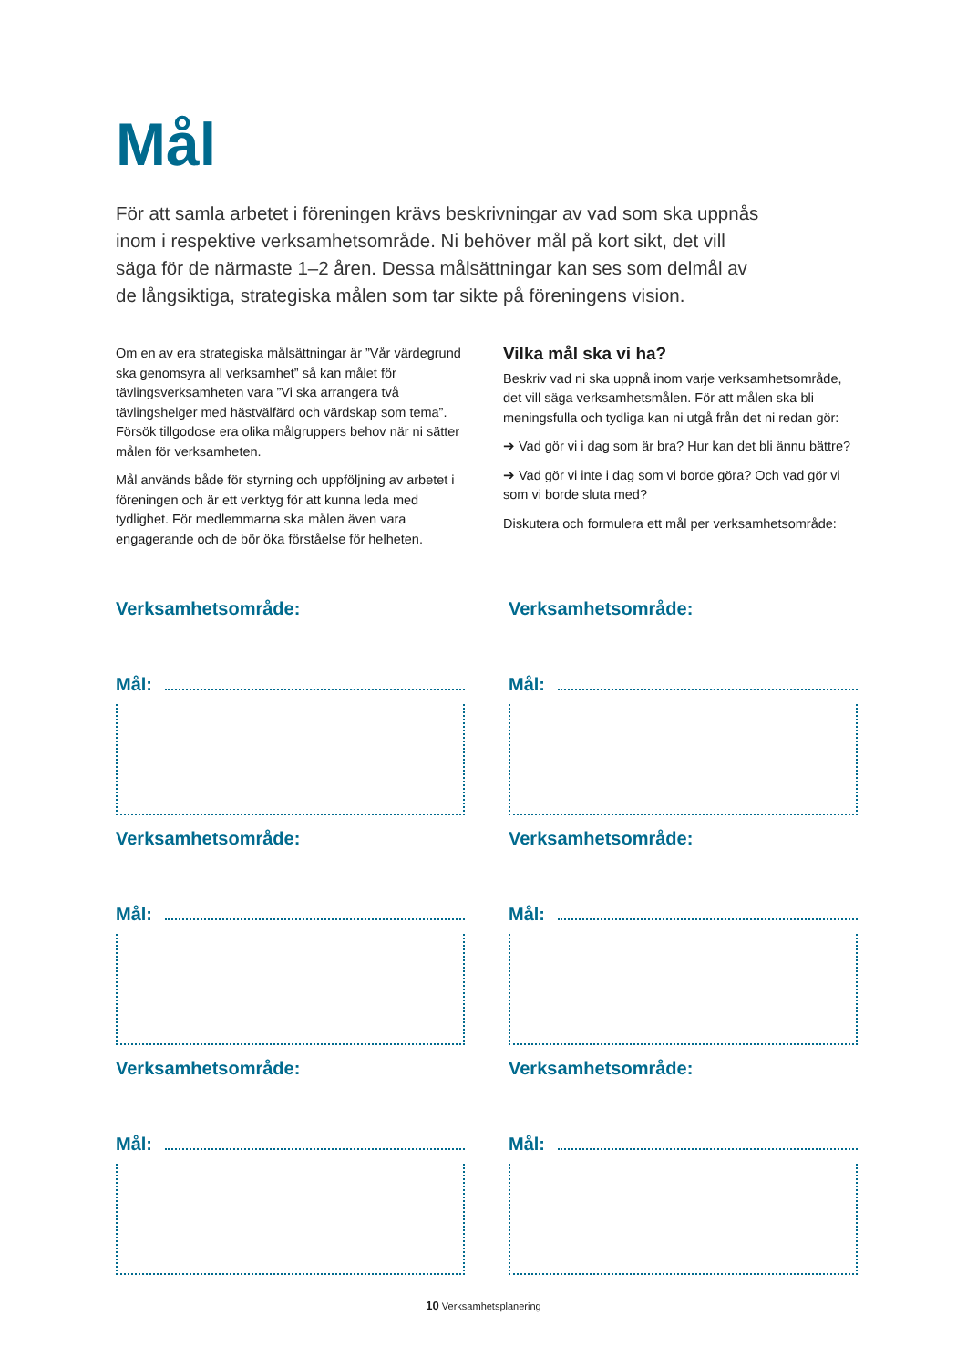Mål
För att samla arbetet i föreningen krävs beskrivningar av vad som ska uppnås inom i respektive verksamhetsområde. Ni behöver mål på kort sikt, det vill säga för de närmaste 1–2 åren. Dessa målsättningar kan ses som delmål av de långsiktiga, strategiska målen som tar sikte på föreningens vision.
Om en av era strategiska målsättningar är ”Vår värde­grund ska genomsyra all verksamhet” så kan målet för tävlingsverksamheten vara ”Vi ska arrangera två tävlingshelger med hästvälfärd och värdskap som tema”. Försök tillgodose era olika målgruppers behov när ni sätter målen för verksamheten.
Mål används både för styrning och uppföljning av arbetet i föreningen och är ett verktyg för att kunna leda med tydlighet. För medlemmarna ska målen även vara engagerande och de bör öka förståelse för helheten.
Vilka mål ska vi ha?
Beskriv vad ni ska uppnå inom varje verksamhetsområde, det vill säga verksamhetsmålen. För att målen ska bli meningsfulla och tydliga kan ni utgå från det ni redan gör:
➔ Vad gör vi i dag som är bra? Hur kan det bli ännu bättre?
➔ Vad gör vi inte i dag som vi borde göra? Och vad gör vi som vi borde sluta med?
Diskutera och formulera ett mål per verksamhetsområde:
Verksamhetsområde:
Mål:
Verksamhetsområde:
Mål:
Verksamhetsområde:
Mål:
Verksamhetsområde:
Mål:
Verksamhetsområde:
Mål:
Verksamhetsområde:
Mål:
10 Verksamhetsplanering